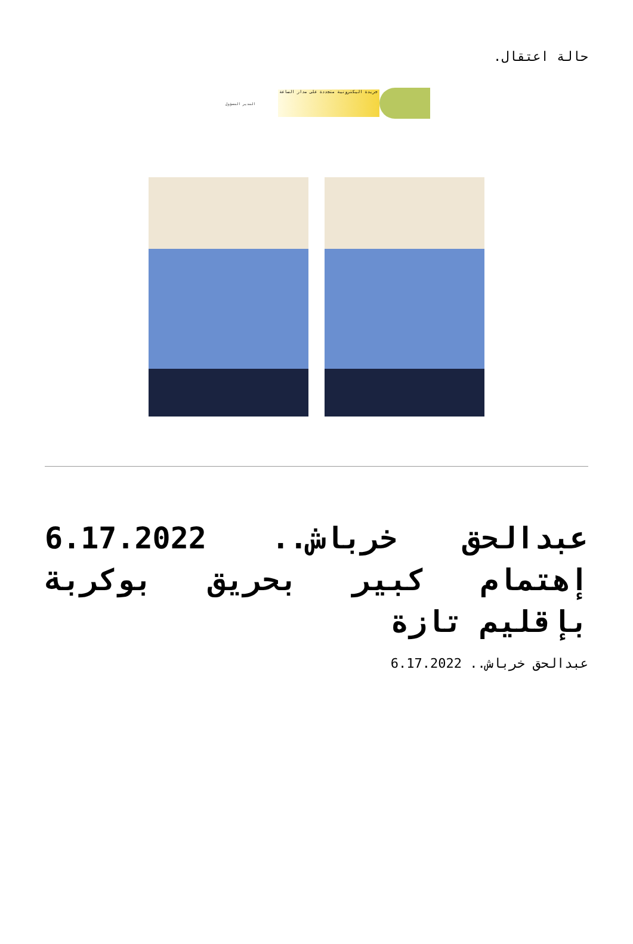حالة اعتقال.
جريدة اليكترونية متجددة على مدار الساعة
المدير المسؤول
عبدالحق خرباش.. 6.17.2022 إهتمام كبير بحريق بوكربة بإقليم تازة
عبدالحق خرباش.. 6.17.2022